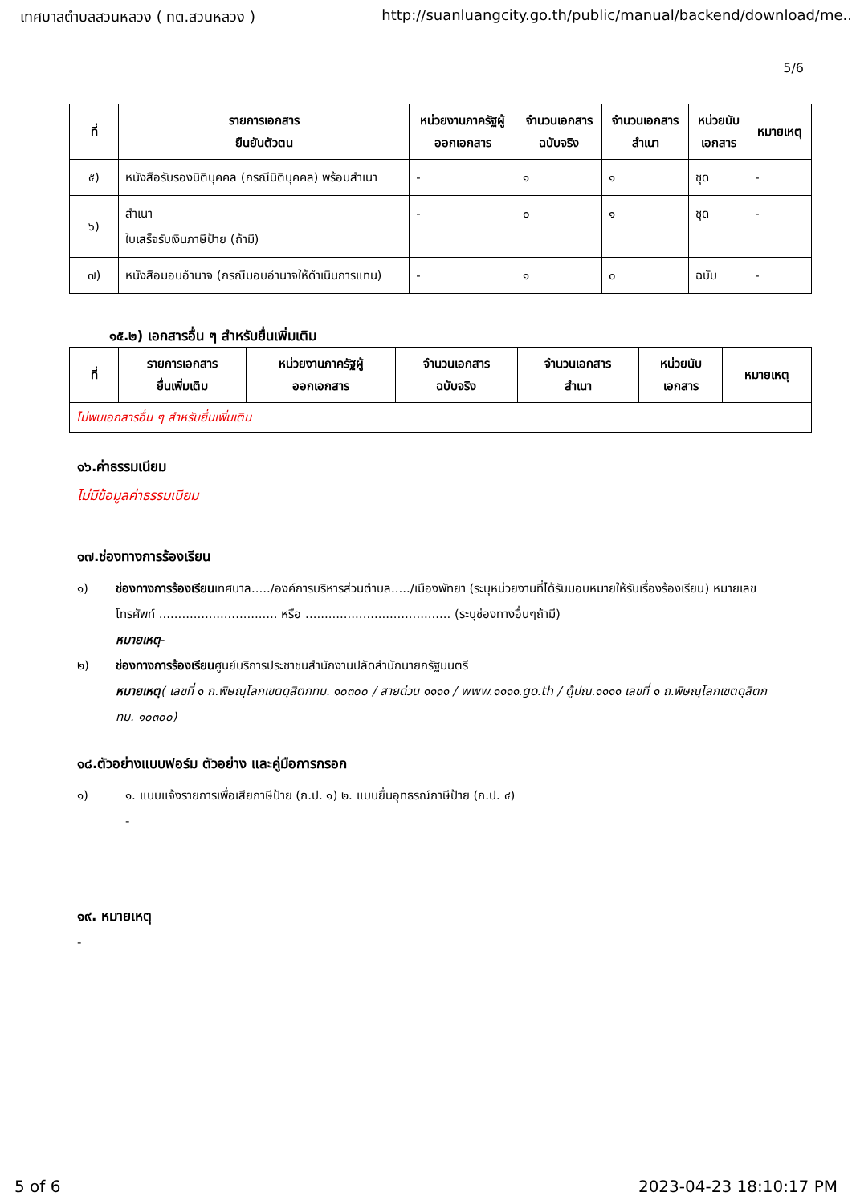เทศบาลตำบลสวนหลวง ( ทต.สวนหลวง ) http://suanluangcity.go.th/public/manual/backend/download/me..
5/6
| ที่ | รายการเอกสาร ยืนยันตัวตน | หน่วยงานภาครัฐผู้ ออกเอกสาร | จำนวนเอกสาร ฉบับจริง | จำนวนเอกสาร สำเนา | หน่วยนับ เอกสาร | หมายเหตุ |
| --- | --- | --- | --- | --- | --- | --- |
| ๕) | หนังสือรับรองนิติบุคคล (กรณีนิติบุคคล) พร้อมสำเนา | - | ๑ | ๑ | ชุด | - |
| ๖) | สำเนา ใบเสร็จรับเงินภาษีป้าย (ถ้ามี) | - | ๐ | ๑ | ชุด | - |
| ๗) | หนังสือมอบอำนาจ (กรณีมอบอำนาจให้ดำเนินการแทน) | - | ๑ | ๐ | ฉบับ | - |
๑๕.๒) เอกสารอื่น ๆ สำหรับยื่นเพิ่มเติม
| ที่ | รายการเอกสาร ยื่นเพิ่มเติม | หน่วยงานภาครัฐผู้ ออกเอกสาร | จำนวนเอกสาร ฉบับจริง | จำนวนเอกสาร สำเนา | หน่วยนับ เอกสาร | หมายเหตุ |
| --- | --- | --- | --- | --- | --- | --- |
| ไม่พบเอกสารอื่น ๆ สำหรับยื่นเพิ่มเติม | | | | | | |
๑๖.ค่าธรรมเนียม
ไม่มีข้อมูลค่าธรรมเนียม
๑๗.ช่องทางการร้องเรียน
๑) ช่องทางการร้องเรียนเทศบาล...../องค์การบริหารส่วนตำบล...../เมืองพัทยา (ระบุหน่วยงานที่ได้รับมอบหมายให้รับเรื่องร้องเรียน) หมายเลขโทรศัพท์ ............................... หรือ ...................................... (ระบุช่องทางอื่นๆถ้ามี)
หมายเหตุ-
๒) ช่องทางการร้องเรียนศูนย์บริการประชาชนสำนักงานปลัดสำนักนายกรัฐมนตรี
หมายเหตุ( เลขที่ ๑ ถ.พิษณุโลกเขตดุสิตกทม. ๑๐๓๐๐ / สายด่วน ๑๑๑๑ / www.๑๑๑๑.go.th / ตู้ปณ.๑๑๑๑ เลขที่ ๑ ถ.พิษณุโลกเขตดุสิตกทม. ๑๐๓๐๐)
๑๘.ตัวอย่างแบบฟอร์ม ตัวอย่าง และคู่มือการกรอก
๑) ๑. แบบแจ้งรายการเพื่อเสียภาษีป้าย (ภ.ป. ๑) ๒. แบบยื่นอุทธรณ์ภาษีป้าย (ภ.ป. ๔)
-
๑๙. หมายเหตุ
-
5 of 6 2023-04-23 18:10:17 PM